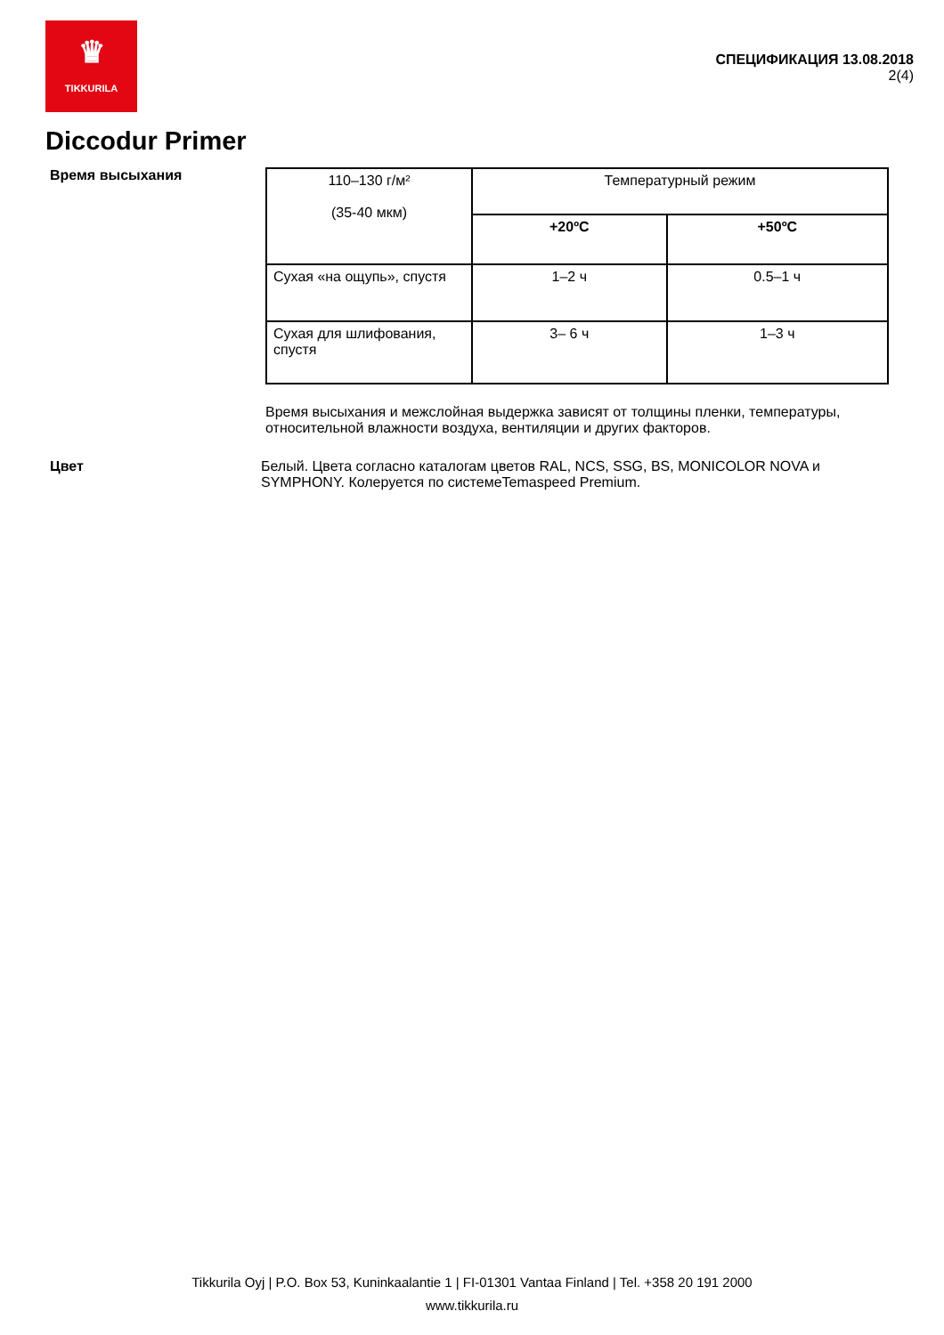♛
TIKKURILA
СПЕЦИФИКАЦИЯ 13.08.2018
2(4)
Diccodur Primer
Время высыхания
| 110–130 г/м² (35-40 мкм) | Температурный режим | |
| | +20ºC | +50ºC |
| Сухая «на ощупь», спустя | 1–2 ч | 0.5–1 ч |
| Сухая для шлифования, спустя | 3– 6 ч | 1–3 ч |
Время высыхания и межслойная выдержка зависят от толщины пленки, температуры, относительной влажности воздуха, вентиляции и других факторов.
Цвет Белый. Цвета согласно каталогам цветов RAL, NCS, SSG, BS, MONICOLOR NOVA и SYMPHONY. Колеруется по системеTemaspeed Premium.
Tikkurila Oyj | P.O. Box 53, Kuninkaalantie 1 | FI-01301 Vantaa Finland | Tel. +358 20 191 2000
www.tikkurila.ru